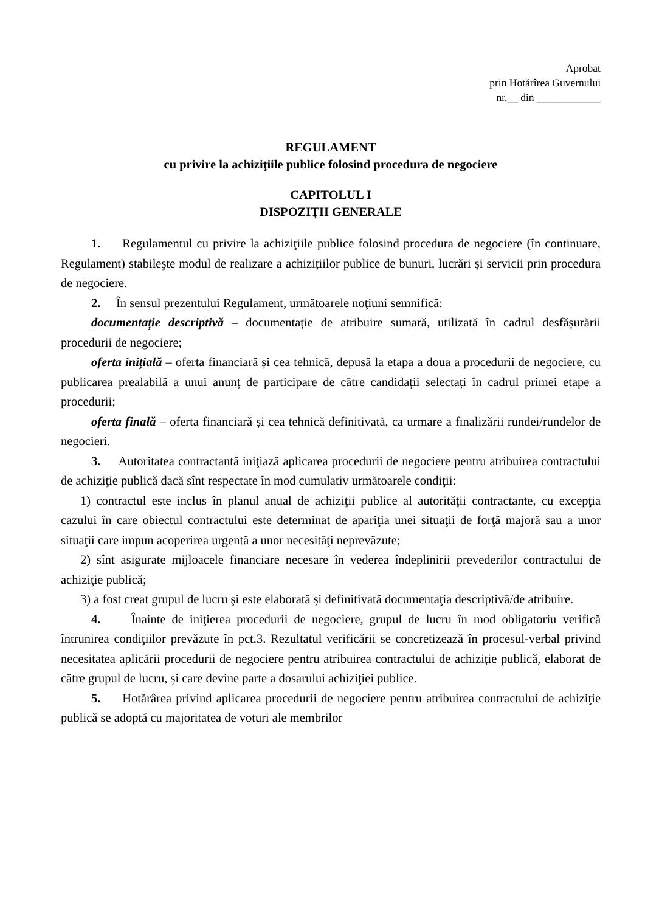Aprobat
prin Hotărîrea Guvernului
nr.__ din ____________
REGULAMENT
cu privire la achiziţiile publice folosind procedura de negociere
CAPITOLUL I
DISPOZIŢII GENERALE
1. Regulamentul cu privire la achiziţiile publice folosind procedura de negociere (în continuare, Regulament) stabileşte modul de realizare a achizițiilor publice de bunuri, lucrări și servicii prin procedura de negociere.
2. În sensul prezentului Regulament, următoarele noţiuni semnifică:
documentație descriptivă – documentație de atribuire sumară, utilizată în cadrul desfășurării procedurii de negociere;
oferta inițială – oferta financiară și cea tehnică, depusă la etapa a doua a procedurii de negociere, cu publicarea prealabilă a unui anunț de participare de către candidații selectați în cadrul primei etape a procedurii;
oferta finală – oferta financiară și cea tehnică definitivată, ca urmare a finalizării rundei/rundelor de negocieri.
3. Autoritatea contractantă iniţiază aplicarea procedurii de negociere pentru atribuirea contractului de achiziţie publică dacă sînt respectate în mod cumulativ următoarele condiţii:
1) contractul este inclus în planul anual de achiziţii publice al autorităţii contractante, cu excepţia cazului în care obiectul contractului este determinat de apariţia unei situaţii de forţă majoră sau a unor situaţii care impun acoperirea urgentă a unor necesităţi neprevăzute;
2) sînt asigurate mijloacele financiare necesare în vederea îndeplinirii prevederilor contractului de achiziţie publică;
3) a fost creat grupul de lucru şi este elaborată și definitivată documentaţia descriptivă/de atribuire.
4. Înainte de iniţierea procedurii de negociere, grupul de lucru în mod obligatoriu verifică întrunirea condiţiilor prevăzute în pct.3. Rezultatul verificării se concretizează în procesul-verbal privind necesitatea aplicării procedurii de negociere pentru atribuirea contractului de achiziție publică, elaborat de către grupul de lucru, și care devine parte a dosarului achiziţiei publice.
5. Hotărârea privind aplicarea procedurii de negociere pentru atribuirea contractului de achiziţie publică se adoptă cu majoritatea de voturi ale membrilor